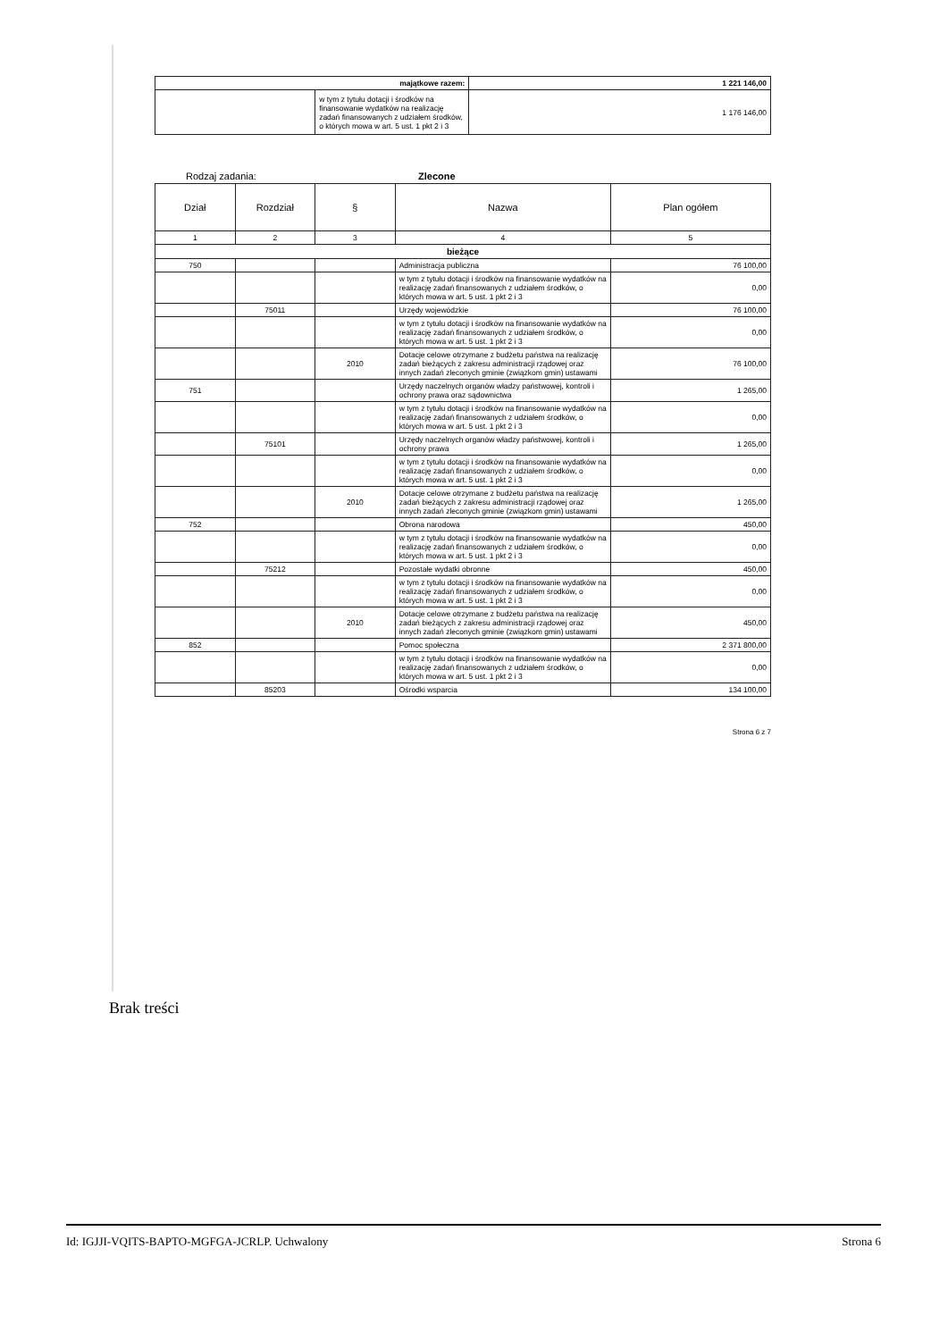| majątkowe razem: | | 1 221 146,00 |
| | w tym z tytułu dotacji i środków na finansowanie wydatków na realizację zadań finansowanych z udziałem środków, o których mowa w art. 5 ust. 1 pkt 2 i 3 | 1 176 146,00 |
Rodzaj zadania: Zlecone
| Dział | Rozdział | § | Nazwa | Plan ogółem |
| --- | --- | --- | --- | --- |
| 1 | 2 | 3 | 4 | 5 |
| bieżące | | | | |
| 750 | | | Administracja publiczna | 76 100,00 |
| | | | w tym z tytułu dotacji i środków na finansowanie wydatków na realizację zadań finansowanych z udziałem środków, o których mowa w art. 5 ust. 1 pkt 2 i 3 | 0,00 |
| | 75011 | | Urzędy wojewódzkie | 76 100,00 |
| | | | w tym z tytułu dotacji i środków na finansowanie wydatków na realizację zadań finansowanych z udziałem środków, o których mowa w art. 5 ust. 1 pkt 2 i 3 | 0,00 |
| | | 2010 | Dotacje celowe otrzymane z budżetu państwa na realizację zadań bieżących z zakresu administracji rządowej oraz innych zadań zleconych gminie (związkom gmin) ustawami | 76 100,00 |
| 751 | | | Urzędy naczelnych organów władzy państwowej, kontroli i ochrony prawa oraz sądownictwa | 1 265,00 |
| | | | w tym z tytułu dotacji i środków na finansowanie wydatków na realizację zadań finansowanych z udziałem środków, o których mowa w art. 5 ust. 1 pkt 2 i 3 | 0,00 |
| | 75101 | | Urzędy naczelnych organów władzy państwowej, kontroli i ochrony prawa | 1 265,00 |
| | | | w tym z tytułu dotacji i środków na finansowanie wydatków na realizację zadań finansowanych z udziałem środków, o których mowa w art. 5 ust. 1 pkt 2 i 3 | 0,00 |
| | | 2010 | Dotacje celowe otrzymane z budżetu państwa na realizację zadań bieżących z zakresu administracji rządowej oraz innych zadań zleconych gminie (związkom gmin) ustawami | 1 265,00 |
| 752 | | | Obrona narodowa | 450,00 |
| | | | w tym z tytułu dotacji i środków na finansowanie wydatków na realizację zadań finansowanych z udziałem środków, o których mowa w art. 5 ust. 1 pkt 2 i 3 | 0,00 |
| | 75212 | | Pozostałe wydatki obronne | 450,00 |
| | | | w tym z tytułu dotacji i środków na finansowanie wydatków na realizację zadań finansowanych z udziałem środków, o których mowa w art. 5 ust. 1 pkt 2 i 3 | 0,00 |
| | | 2010 | Dotacje celowe otrzymane z budżetu państwa na realizację zadań bieżących z zakresu administracji rządowej oraz innych zadań zleconych gminie (związkom gmin) ustawami | 450,00 |
| 852 | | | Pomoc społeczna | 2 371 800,00 |
| | | | w tym z tytułu dotacji i środków na finansowanie wydatków na realizację zadań finansowanych z udziałem środków, o których mowa w art. 5 ust. 1 pkt 2 i 3 | 0,00 |
| | 85203 | | Ośrodki wsparcia | 134 100,00 |
Strona 6 z 7
Brak treści
Id: IGJJI-VQITS-BAPTO-MGFGA-JCRLP. Uchwalony Strona 6